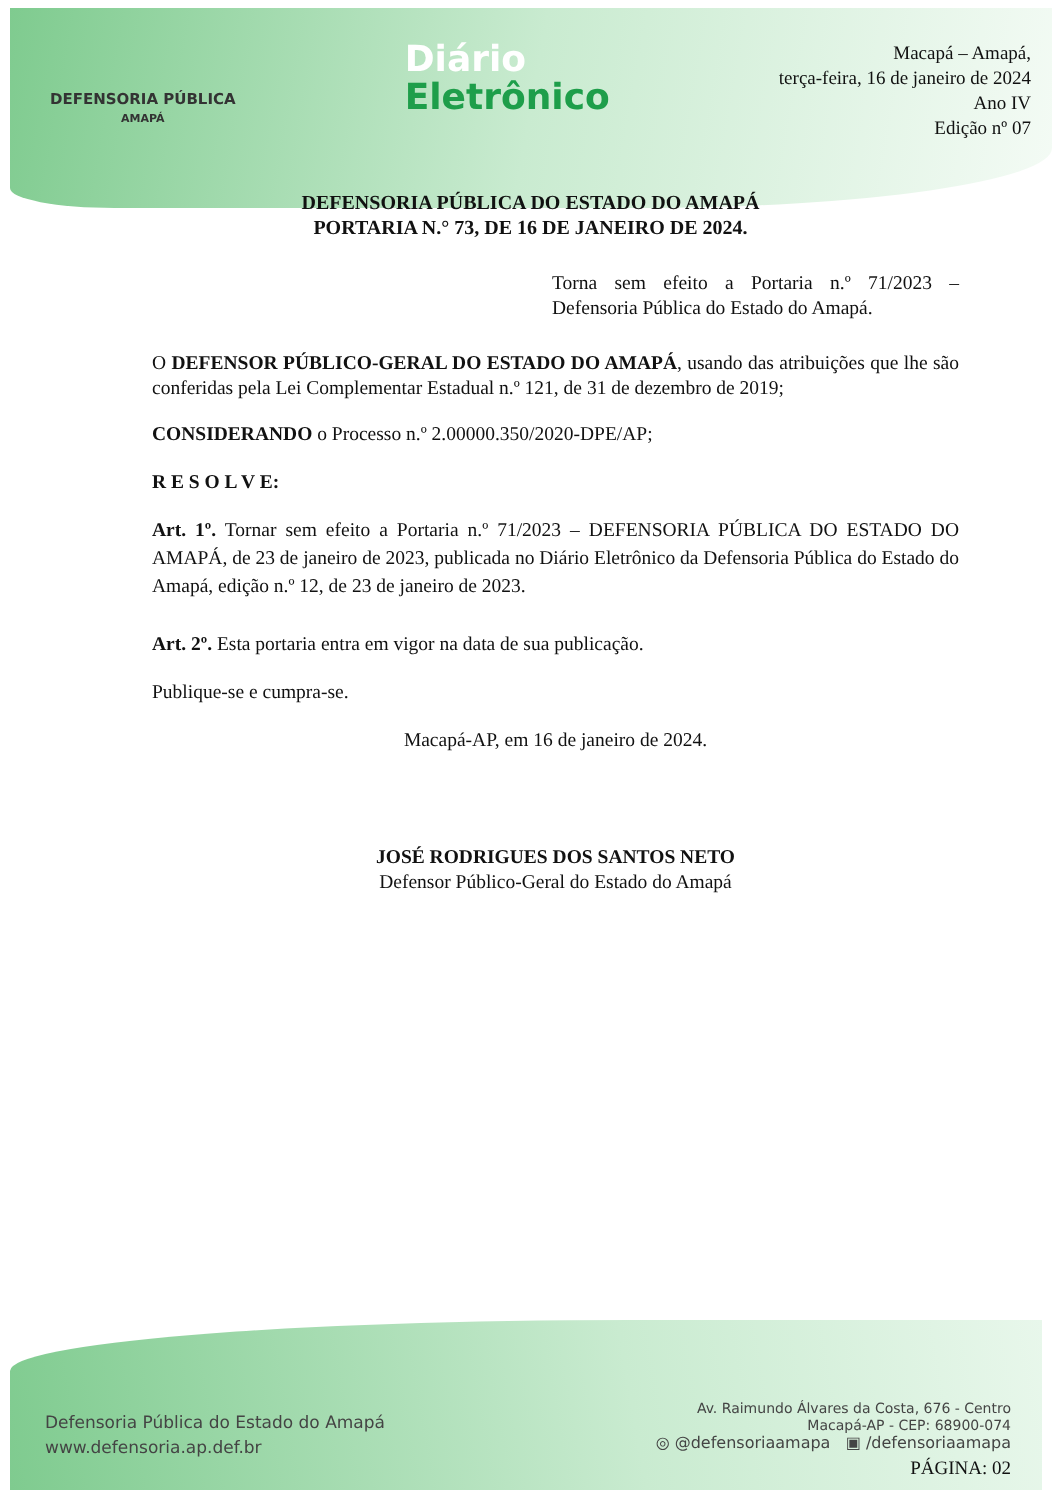DEFENSORIA PÚBLICA
AMAPÁ
Diário
Eletrônico
Macapá – Amapá,
terça-feira, 16 de janeiro de 2024
Ano IV
Edição nº 07
DEFENSORIA PÚBLICA DO ESTADO DO AMAPÁ
PORTARIA N.° 73, DE 16 DE JANEIRO DE 2024.
Torna sem efeito a Portaria n.º 71/2023 – Defensoria Pública do Estado do Amapá.
O DEFENSOR PÚBLICO-GERAL DO ESTADO DO AMAPÁ, usando das atribuições que lhe são conferidas pela Lei Complementar Estadual n.º 121, de 31 de dezembro de 2019;
CONSIDERANDO o Processo n.º 2.00000.350/2020-DPE/AP;
R E S O L V E:
Art. 1º. Tornar sem efeito a Portaria n.º 71/2023 – DEFENSORIA PÚBLICA DO ESTADO DO AMAPÁ, de 23 de janeiro de 2023, publicada no Diário Eletrônico da Defensoria Pública do Estado do Amapá, edição n.º 12, de 23 de janeiro de 2023.
Art. 2º. Esta portaria entra em vigor na data de sua publicação.
Publique-se e cumpra-se.
Macapá-AP, em 16 de janeiro de 2024.
JOSÉ RODRIGUES DOS SANTOS NETO
Defensor Público-Geral do Estado do Amapá
Defensoria Pública do Estado do Amapá
www.defensoria.ap.def.br
Av. Raimundo Álvares da Costa, 676 - Centro
Macapá-AP - CEP: 68900-074
◎ @defensoriaamapa ▣ /defensoriaamapa
PÁGINA: 02